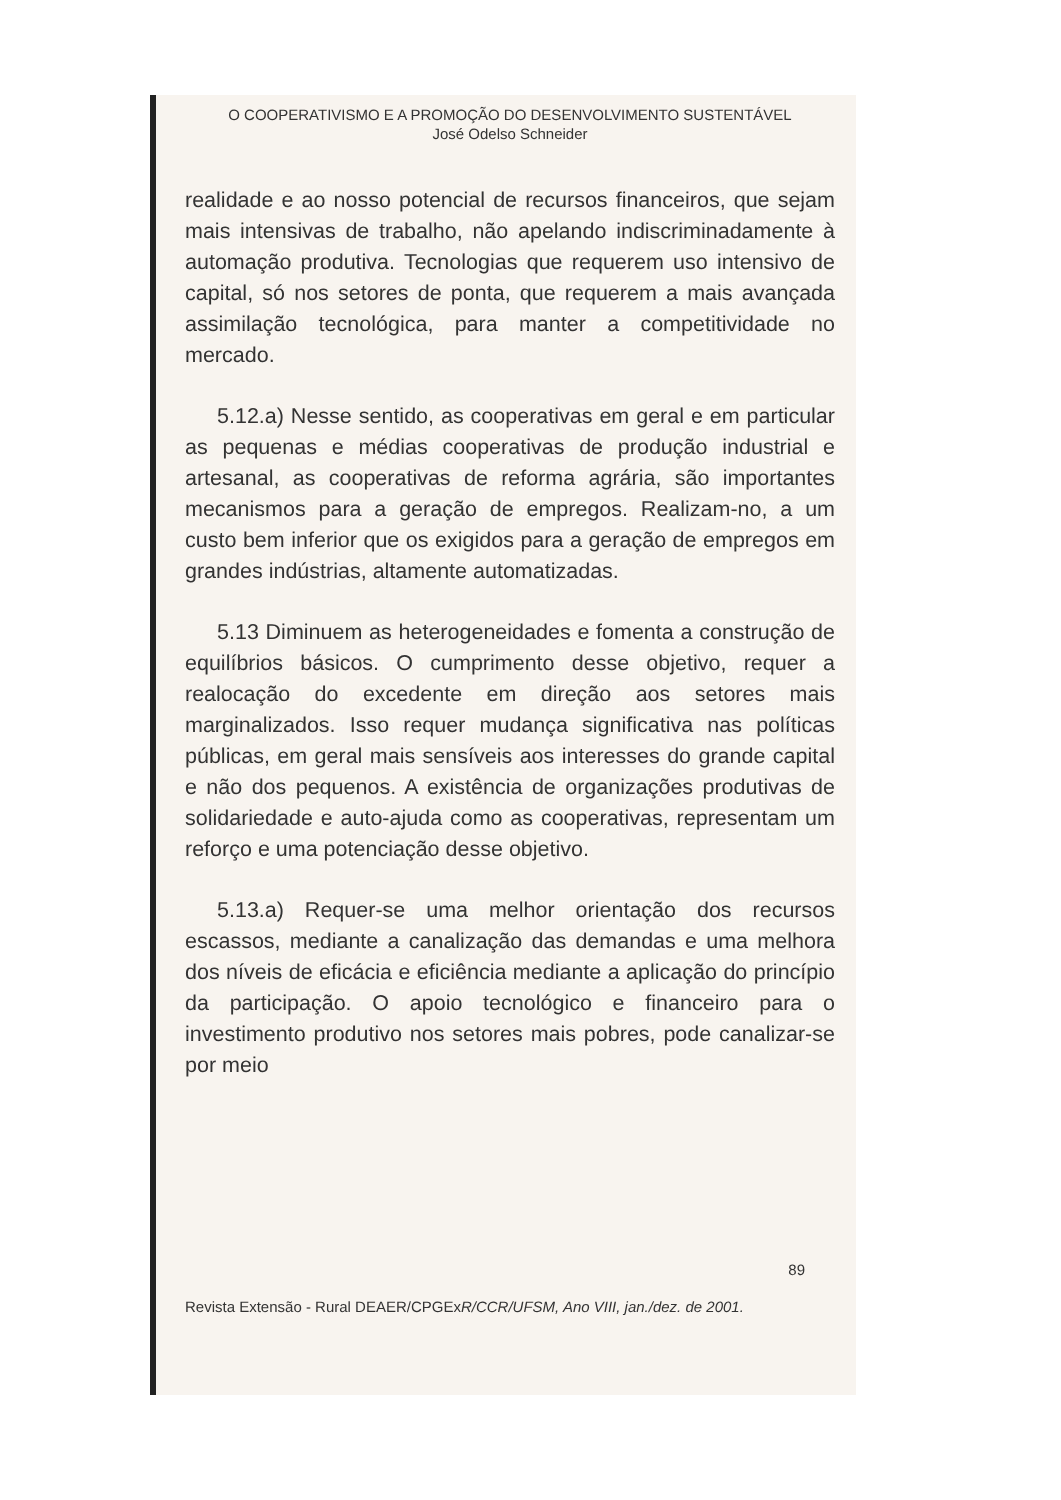O COOPERATIVISMO E A PROMOÇÃO DO DESENVOLVIMENTO SUSTENTÁVEL
José Odelso Schneider
realidade e ao nosso potencial de recursos financeiros, que sejam mais intensivas de trabalho, não apelando indiscriminadamente à automação produtiva. Tecnologias que requerem uso intensivo de capital, só nos setores de ponta, que requerem a mais avançada assimilação tecnológica, para manter a competitividade no mercado.
5.12.a) Nesse sentido, as cooperativas em geral e em particular as pequenas e médias cooperativas de produção industrial e artesanal, as cooperativas de reforma agrária, são importantes mecanismos para a geração de empregos. Realizam-no, a um custo bem inferior que os exigidos para a geração de empregos em grandes indústrias, altamente automatizadas.
5.13 Diminuem as heterogeneidades e fomenta a construção de equilíbrios básicos. O cumprimento desse objetivo, requer a realocação do excedente em direção aos setores mais marginalizados. Isso requer mudança significativa nas políticas públicas, em geral mais sensíveis aos interesses do grande capital e não dos pequenos. A existência de organizações produtivas de solidariedade e auto-ajuda como as cooperativas, representam um reforço e uma potenciação desse objetivo.
5.13.a) Requer-se uma melhor orientação dos recursos escassos, mediante a canalização das demandas e uma melhora dos níveis de eficácia e eficiência mediante a aplicação do princípio da participação. O apoio tecnológico e financeiro para o investimento produtivo nos setores mais pobres, pode canalizar-se por meio
89
Revista Extensão - Rural DEAER/CPGExR/CCR/UFSM, Ano VIII, jan./dez. de 2001.